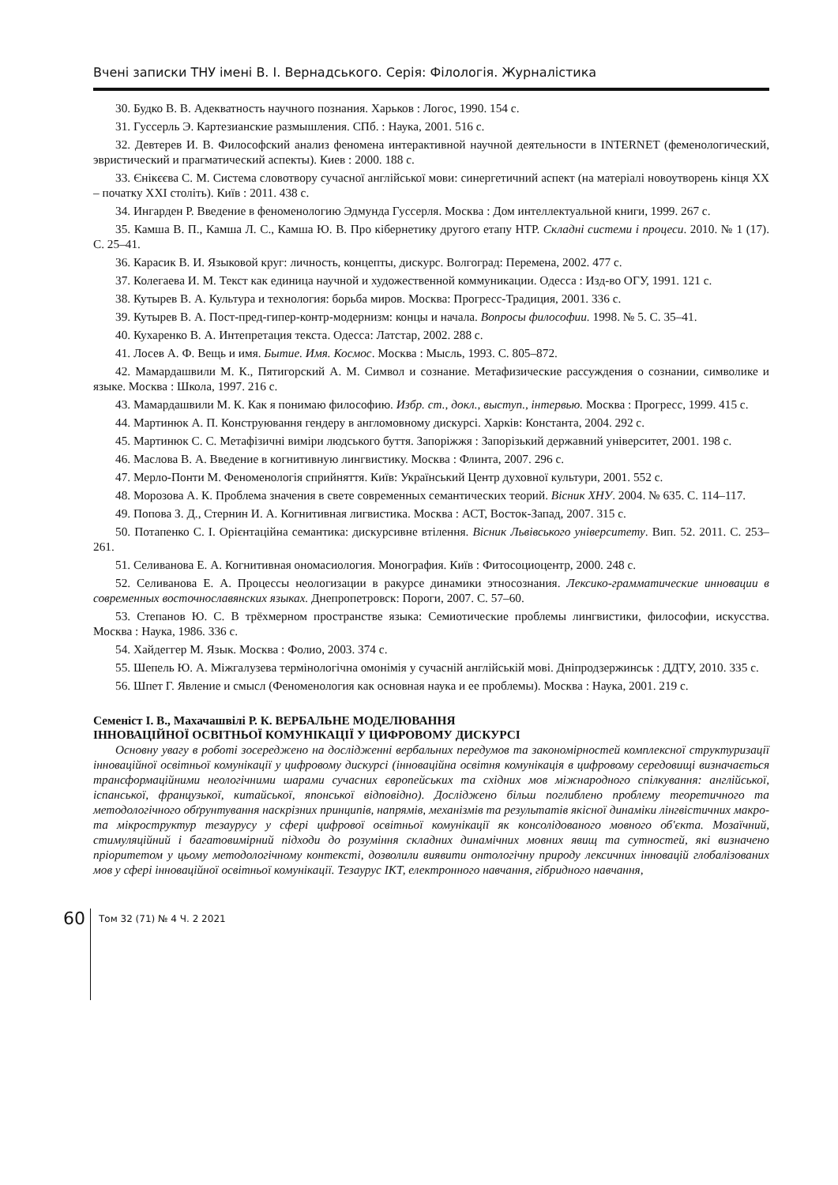Вчені записки ТНУ імені В. І. Вернадського. Серія: Філологія. Журналістика
30. Будко В. В. Адекватность научного познания. Харьков : Логос, 1990. 154 с.
31. Гуссерль Э. Картезианские размышления. СПб. : Наука, 2001. 516 с.
32. Девтерев И. В. Философский анализ феномена интерактивной научной деятельности в INTERNET (феменологический, эвристический и прагматический аспекты). Киев : 2000. 188 с.
33. Єнікєєва С. М. Система словотвору сучасної англійської мови: синергетичний аспект (на матеріалі новоутворень кінця ХХ – початку ХХІ століть). Київ : 2011. 438 с.
34. Ингарден Р. Введение в феноменологию Эдмунда Гуссерля. Москва : Дом интеллектуальной книги, 1999. 267 с.
35. Камша В. П., Камша Л. С., Камша Ю. В. Про кібернетику другого етапу НТР. Складні системи і процеси. 2010. № 1 (17). С. 25–41.
36. Карасик В. И. Языковой круг: личность, концепты, дискурс. Волгоград: Перемена, 2002. 477 с.
37. Колегаева И. М. Текст как единица научной и художественной коммуникации. Одесса : Изд-во ОГУ, 1991. 121 с.
38. Кутырев В. А. Культура и технология: борьба миров. Москва: Прогресс-Традиция, 2001. 336 с.
39. Кутырев В. А. Пост-пред-гипер-контр-модернизм: концы и начала. Вопросы философии. 1998. № 5. С. 35–41.
40. Кухаренко В. А. Интепретация текста. Одесса: Латстар, 2002. 288 с.
41. Лосев А. Ф. Вещь и имя. Бытие. Имя. Космос. Москва : Мысль, 1993. С. 805–872.
42. Мамардашвили М. К., Пятигорский А. М. Символ и сознание. Метафизические рассуждения о сознании, символике и языке. Москва : Школа, 1997. 216 с.
43. Мамардашвили М. К. Как я понимаю философию. Избр. ст., докл., выступ., інтервью. Москва : Прогресс, 1999. 415 с.
44. Мартинюк А. П. Конструювання гендеру в англомовному дискурсі. Харків: Константа, 2004. 292 с.
45. Мартинюк С. С. Метафізичні виміри людського буття. Запоріжжя : Запорізький державний університет, 2001. 198 с.
46. Маслова В. А. Введение в когнитивную лингвистику. Москва : Флинта, 2007. 296 с.
47. Мерло-Понти М. Феноменологія сприйняття. Київ: Український Центр духовної культури, 2001. 552 с.
48. Морозова А. К. Проблема значения в свете современных семантических теорий. Вісник ХНУ. 2004. № 635. С. 114–117.
49. Попова З. Д., Стернин И. А. Когнитивная лигвистика. Москва : АСТ, Восток-Запад, 2007. 315 с.
50. Потапенко С. І. Орієнтаційна семантика: дискурсивне втілення. Вісник Львівського університету. Вип. 52. 2011. С. 253–261.
51. Селиванова Е. А. Когнитивная ономасиология. Монография. Київ : Фитосоциоцентр, 2000. 248 с.
52. Селиванова Е. А. Процессы неологизации в ракурсе динамики этносознания. Лексико-грамматические инновации в современных восточнославянских языках. Днепропетровск: Пороги, 2007. С. 57–60.
53. Степанов Ю. С. В трёхмерном пространстве языка: Семиотические проблемы лингвистики, философии, искусства. Москва : Наука, 1986. 336 с.
54. Хайдеггер М. Язык. Москва : Фолио, 2003. 374 с.
55. Шепель Ю. А. Міжгалузева термінологічна омонімія у сучасній англійській мові. Дніпродзержинськ : ДДТУ, 2010. 335 с.
56. Шпет Г. Явление и смысл (Феноменология как основная наука и ее проблемы). Москва : Наука, 2001. 219 с.
Семеніст І. В., Махачашвілі Р. К. ВЕРБАЛЬНЕ МОДЕЛЮВАННЯ
ІННОВАЦІЙНОЇ ОСВІТНЬОЇ КОМУНІКАЦІЇ У ЦИФРОВОМУ ДИСКУРСІ
Основну увагу в роботі зосереджено на дослідженні вербальних передумов та закономірностей комплексної структуризації інноваційної освітньої комунікації у цифровому дискурсі (інноваційна освітня комунікація в цифровому середовищі визначається трансформаційними неологічними шарами сучасних європейських та східних мов міжнародного спілкування: англійської, іспанської, французької, китайської, японської відповідно). Досліджено більш поглиблено проблему теоретичного та методологічного обґрунтування наскрізних принципів, напрямів, механізмів та результатів якісної динаміки лінгвістичних макро- та мікроструктур тезаурусу у сфері цифрової освітньої комунікації як консолідованого мовного об'єкта. Мозаїчний, стимуляційний і багатовимірний підходи до розуміння складних динамічних мовних явищ та сутностей, які визначено пріоритетом у цьому методологічному контексті, дозволили виявити онтологічну природу лексичних інновацій глобалізованих мов у сфері інноваційної освітньої комунікації. Тезаурус ІКТ, електронного навчання, гібридного навчання,
60
Том 32 (71) № 4 Ч. 2 2021